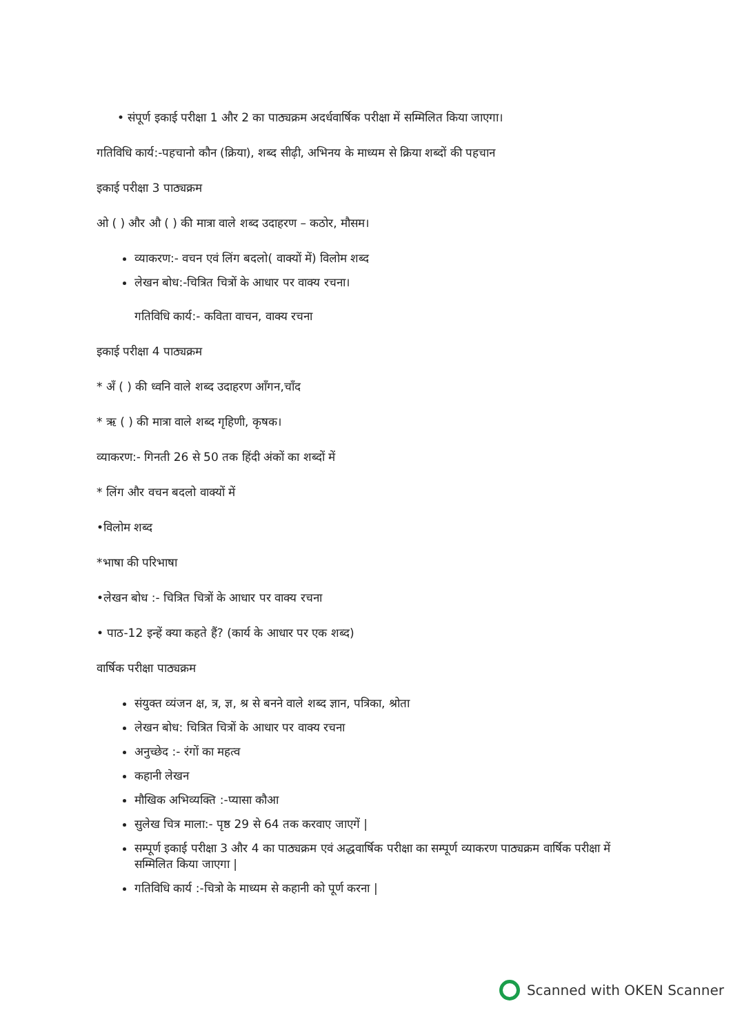• संपूर्ण इकाई परीक्षा 1 और 2 का पाठ्यक्रम अदर्धवार्षिक परीक्षा में सम्मिलित किया जाएगा।
गतिविधि कार्य:-पहचानो कौन (क्रिया), शब्द सीढ़ी, अभिनय के माध्यम से क्रिया शब्दों की पहचान
इकाई परीक्षा 3 पाठ्यक्रम
ओ ( ) और औ ( ) की मात्रा वाले शब्द उदाहरण – कठोर, मौसम।
व्याकरण:- वचन एवं लिंग बदलो( वाक्यों में) विलोम शब्द
लेखन बोध:-चित्रित चित्रों के आधार पर वाक्य रचना।
गतिविधि कार्य:- कविता वाचन, वाक्य रचना
इकाई परीक्षा 4 पाठ्यक्रम
* अँ ( ) की ध्वनि वाले शब्द उदाहरण आँगन,चाँद
* ऋ ( ) की मात्रा वाले शब्द गृहिणी, कृषक।
व्याकरण:- गिनती 26 से 50 तक हिंदी अंकों का शब्दों में
* लिंग और वचन बदलो वाक्यों में
•विलोम शब्द
*भाषा की परिभाषा
•लेखन बोध :- चित्रित चित्रों के आधार पर वाक्य रचना
• पाठ-12 इन्हें क्या कहते हैं? (कार्य के आधार पर एक शब्द)
वार्षिक परीक्षा पाठ्यक्रम
संयुक्त व्यंजन क्ष, त्र, ज्ञ, श्र से बनने वाले शब्द ज्ञान, पत्रिका, श्रोता
लेखन बोध: चित्रित चित्रों के आधार पर वाक्य रचना
अनुच्छेद :- रंगों का महत्व
कहानी लेखन
मौखिक अभिव्यक्ति :-प्यासा कौआ
सुलेख चित्र माला:- पृष्ठ 29 से 64 तक करवाए जाएगें |
सम्पूर्ण इकाई परीक्षा 3 और 4 का पाठ्यक्रम एवं अद्धवार्षिक परीक्षा का सम्पूर्ण व्याकरण पाठ्यक्रम वार्षिक परीक्षा में सम्मिलित किया जाएगा |
गतिविधि कार्य :-चित्रो के माध्यम से कहानी को पूर्ण करना |
Scanned with OKEN Scanner